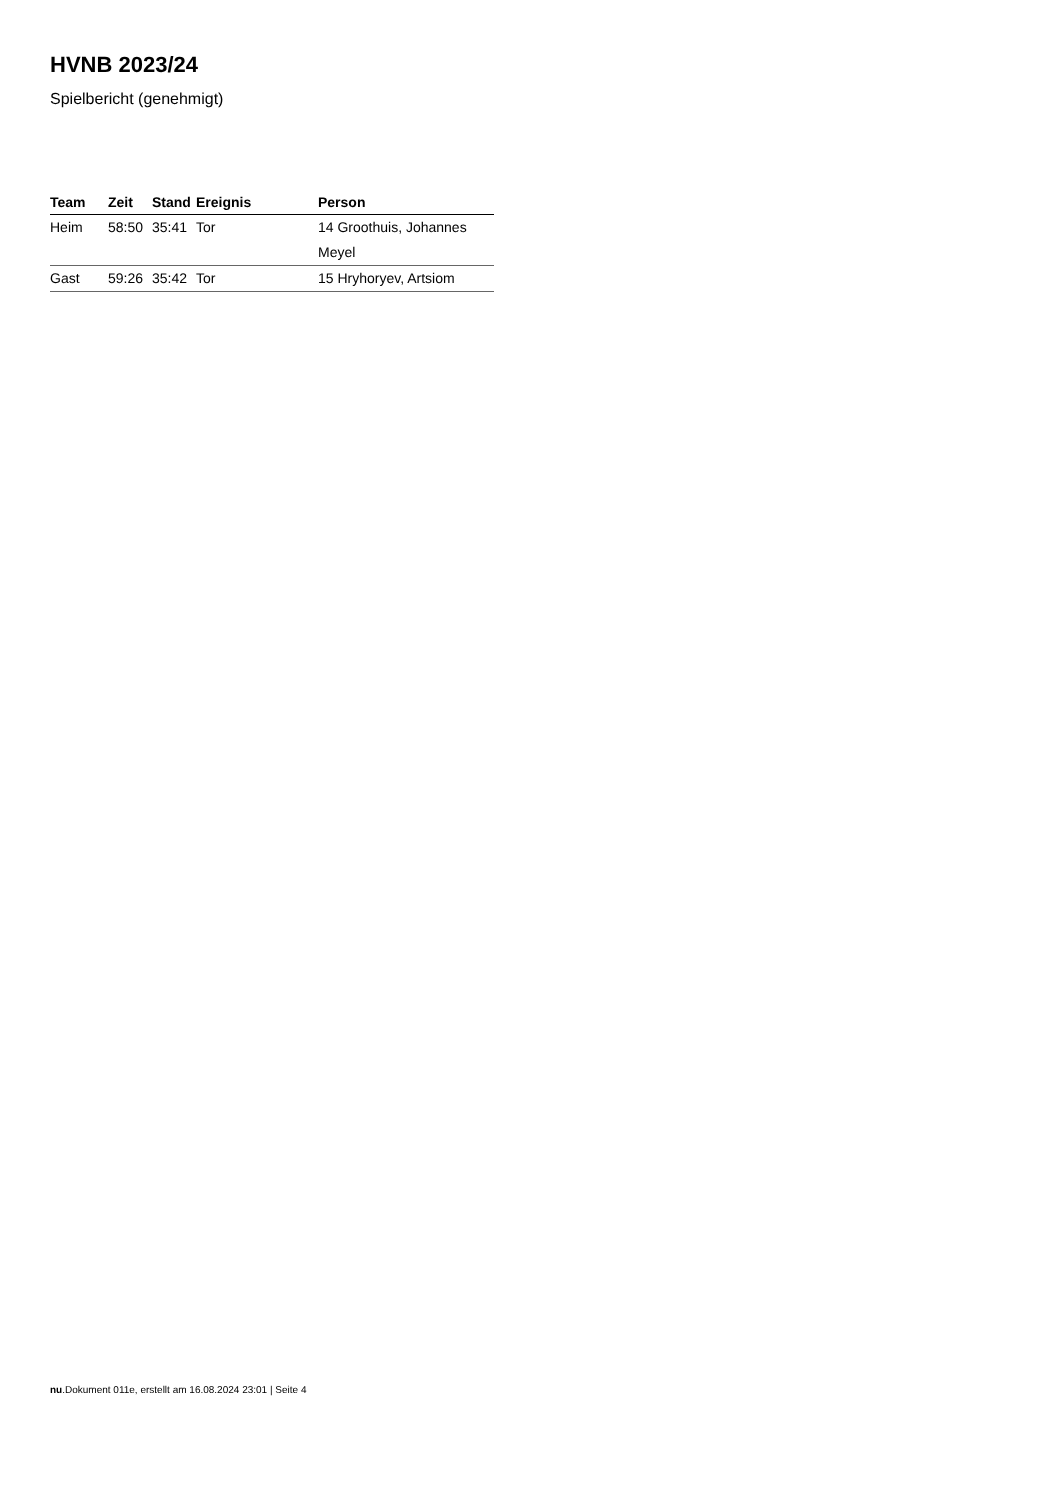HVNB 2023/24
Spielbericht (genehmigt)
| Team | Zeit | Stand | Ereignis | Person |
| --- | --- | --- | --- | --- |
| Heim | 58:50 | 35:41 | Tor | 14 Groothuis, Johannes |
| | | | | Meyel |
| Gast | 59:26 | 35:42 | Tor | 15 Hryhoryev, Artsiom |
nu.Dokument 011e, erstellt am 16.08.2024 23:01 | Seite 4